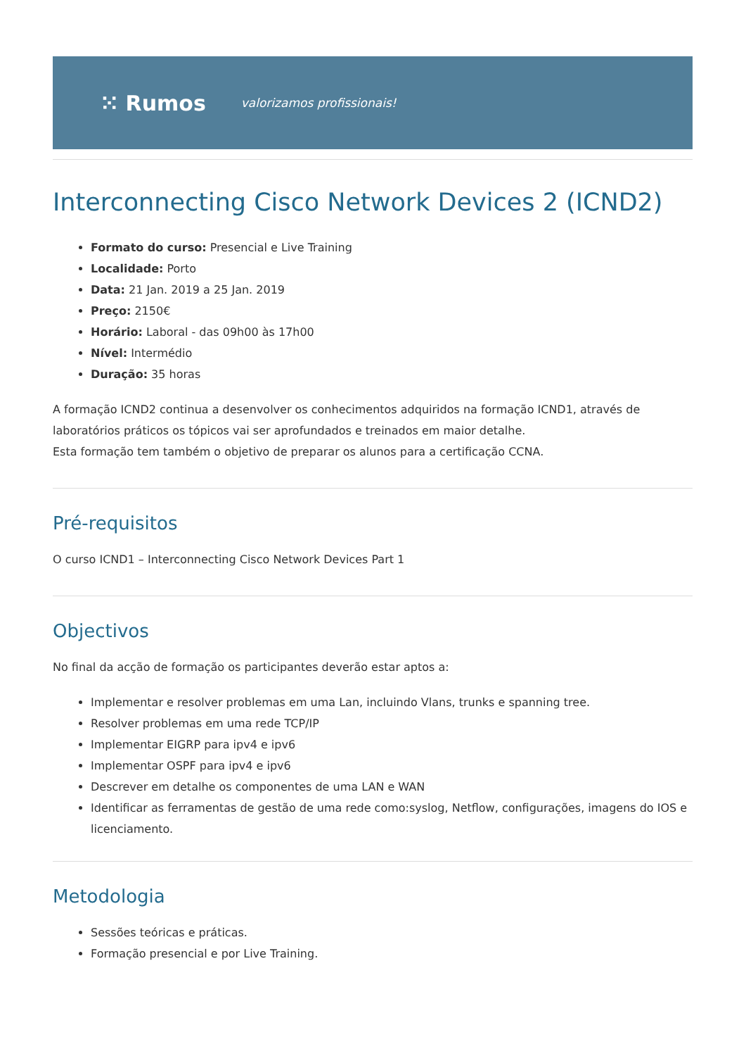⁙ Rumos valorizamos profissionais!
Interconnecting Cisco Network Devices 2 (ICND2)
Formato do curso: Presencial e Live Training
Localidade: Porto
Data: 21 Jan. 2019 a 25 Jan. 2019
Preço: 2150€
Horário: Laboral - das 09h00 às 17h00
Nível: Intermédio
Duração: 35 horas
A formação ICND2 continua a desenvolver os conhecimentos adquiridos na formação ICND1, através de laboratórios práticos os tópicos vai ser aprofundados e treinados em maior detalhe.
Esta formação tem também o objetivo de preparar os alunos para a certificação CCNA.
Pré-requisitos
O curso ICND1 – Interconnecting Cisco Network Devices Part 1
Objectivos
No final da acção de formação os participantes deverão estar aptos a:
Implementar e resolver problemas em uma Lan, incluindo Vlans, trunks e spanning tree.
Resolver problemas em uma rede TCP/IP
Implementar EIGRP para ipv4 e ipv6
Implementar OSPF para ipv4 e ipv6
Descrever em detalhe os componentes de uma LAN e WAN
Identificar as ferramentas de gestão de uma rede como:syslog, Netflow, configurações, imagens do IOS e licenciamento.
Metodologia
Sessões teóricas e práticas.
Formação presencial e por Live Training.